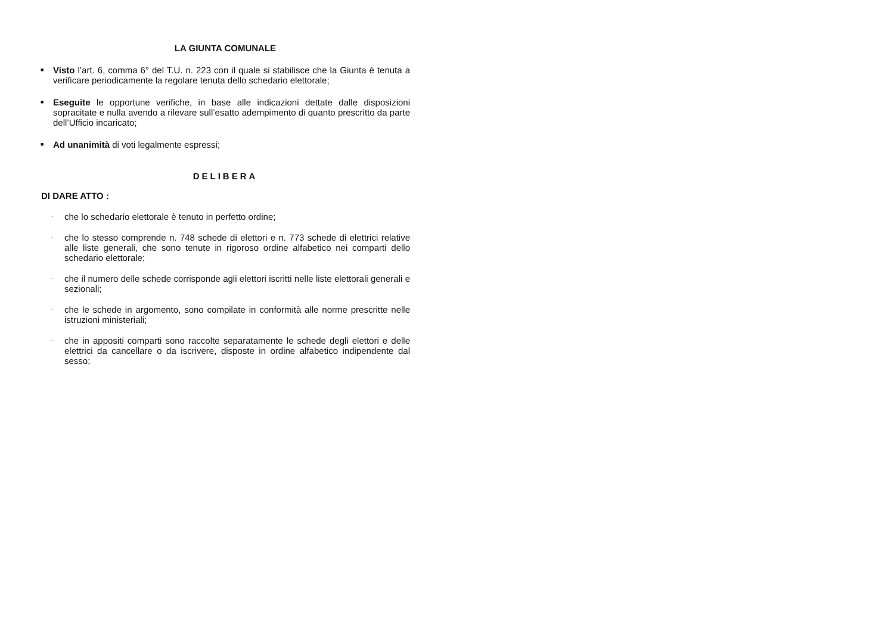LA GIUNTA COMUNALE
■
Visto l’art. 6, comma 6° del T.U. n. 223 con il quale si stabilisce che la Giunta è tenuta a verificare periodicamente la regolare tenuta dello schedario elettorale;
■
Eseguite le opportune verifiche, in base alle indicazioni dettate dalle disposizioni sopracitate e nulla avendo a rilevare sull’esatto adempimento di quanto prescritto da parte dell’Ufficio incaricato;
■
Ad unanimità di voti legalmente espressi;
DELIBERA
DI DARE ATTO :
·
che lo schedario elettorale è tenuto in perfetto ordine;
·
che lo stesso comprende n. 748 schede di elettori e n. 773 schede di elettrici relative alle liste generali, che sono tenute in rigoroso ordine alfabetico nei comparti dello schedario elettorale;
·
che il numero delle schede corrisponde agli elettori iscritti nelle liste elettorali generali e sezionali;
·
che le schede in argomento, sono compilate in conformità alle norme prescritte nelle istruzioni ministeriali;
·
che in appositi comparti sono raccolte separatamente le schede degli elettori e delle elettrici da cancellare o da iscrivere, disposte in ordine alfabetico indipendente dal sesso;